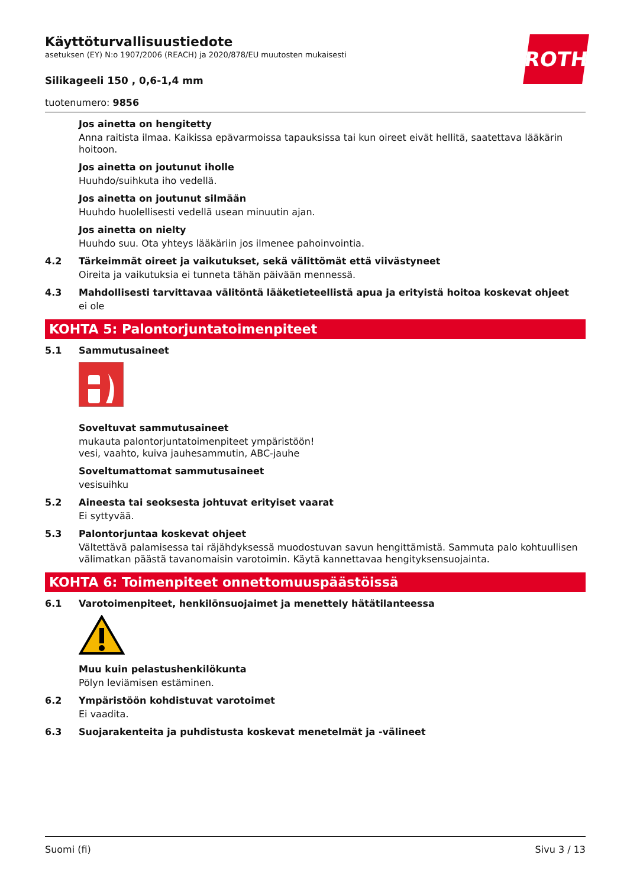ROTH
Käyttöturvallisuustiedote
asetuksen (EY) N:o 1907/2006 (REACH) ja 2020/878/EU muutosten mukaisesti
Silikageeli 150 , 0,6-1,4 mm
tuotenumero: 9856
Jos ainetta on hengitetty
Anna raitista ilmaa. Kaikissa epävarmoissa tapauksissa tai kun oireet eivät hellitä, saatettava lääkärin hoitoon.
Jos ainetta on joutunut iholle
Huuhdo/suihkuta iho vedellä.
Jos ainetta on joutunut silmään
Huuhdo huolellisesti vedellä usean minuutin ajan.
Jos ainetta on nielty
Huuhdo suu. Ota yhteys lääkäriin jos ilmenee pahoinvointia.
4.2 Tärkeimmät oireet ja vaikutukset, sekä välittömät että viivästyneet
Oireita ja vaikutuksia ei tunneta tähän päivään mennessä.
4.3 Mahdollisesti tarvittavaa välitöntä lääketieteellistä apua ja erityistä hoitoa koskevat ohjeet
ei ole
KOHTA 5: Palontorjuntatoimenpiteet
5.1 Sammutusaineet
Soveltuvat sammutusaineet
mukauta palontorjuntatoimenpiteet ympäristöön!
vesi, vaahto, kuiva jauhesammutin, ABC-jauhe
Soveltumattomat sammutusaineet
vesisuihku
5.2 Aineesta tai seoksesta johtuvat erityiset vaarat
Ei syttyvää.
5.3 Palontorjuntaa koskevat ohjeet
Vältettävä palamisessa tai räjähdyksessä muodostuvan savun hengittämistä. Sammuta palo kohtuullisen välimatkan päästä tavanomaisin varotoimin. Käytä kannettavaa hengityksensuojainta.
KOHTA 6: Toimenpiteet onnettomuuspäästöissä
6.1 Varotoimenpiteet, henkilönsuojaimet ja menettely hätätilanteessa
Muu kuin pelastushenkilökunta
Pölyn leviämisen estäminen.
6.2 Ympäristöön kohdistuvat varotoimet
Ei vaadita.
6.3 Suojarakenteita ja puhdistusta koskevat menetelmät ja -välineet
Suomi (fi) Sivu 3 / 13